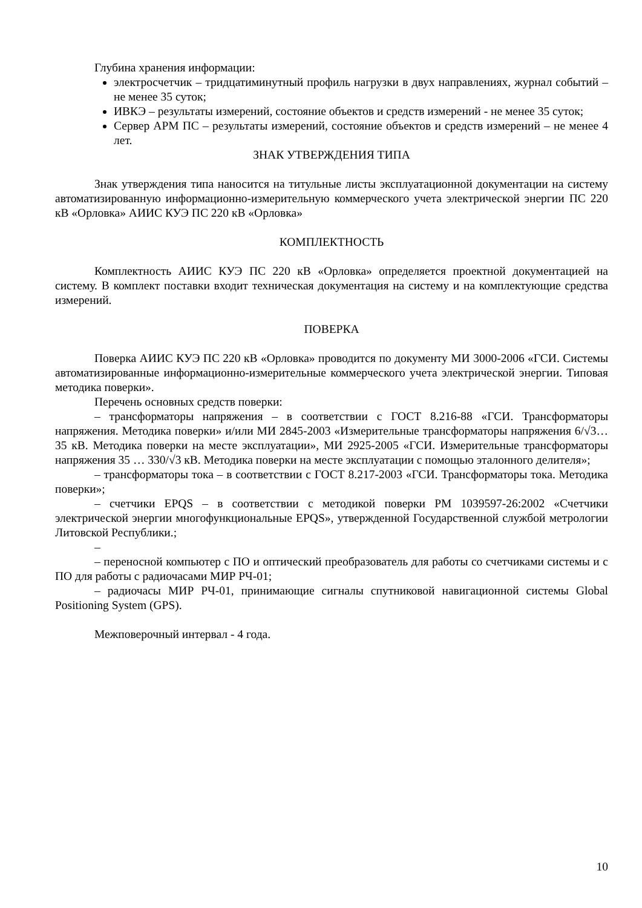Глубина хранения информации:
электросчетчик – тридцатиминутный профиль нагрузки в двух направлениях, журнал событий – не менее 35 суток;
ИВКЭ – результаты измерений, состояние объектов и средств измерений - не менее 35 суток;
Сервер АРМ ПС – результаты измерений, состояние объектов и средств измерений – не менее 4 лет.
ЗНАК УТВЕРЖДЕНИЯ ТИПА
Знак утверждения типа наносится на титульные листы эксплуатационной документации на систему автоматизированную информационно-измерительную коммерческого учета электрической энергии ПС 220 кВ «Орловка» АИИС КУЭ ПС 220 кВ «Орловка»
КОМПЛЕКТНОСТЬ
Комплектность АИИС КУЭ ПС 220 кВ «Орловка» определяется проектной документацией на систему. В комплект поставки входит техническая документация на систему и на комплектующие средства измерений.
ПОВЕРКА
Поверка АИИС КУЭ ПС 220 кВ «Орловка» проводится по документу МИ 3000-2006 «ГСИ. Системы автоматизированные информационно-измерительные коммерческого учета электрической энергии. Типовая методика поверки».
Перечень основных средств поверки:
– трансформаторы напряжения – в соответствии с ГОСТ 8.216-88 «ГСИ. Трансформаторы напряжения. Методика поверки» и/или МИ 2845-2003 «Измерительные трансформаторы напряжения 6/√3… 35 кВ. Методика поверки на месте эксплуатации», МИ 2925-2005 «ГСИ. Измерительные трансформаторы напряжения 35 … 330/√3 кВ. Методика поверки на месте эксплуатации с помощью эталонного делителя»;
– трансформаторы тока – в соответствии с ГОСТ 8.217-2003 «ГСИ. Трансформаторы тока. Методика поверки»;
– счетчики EPQS – в соответствии с методикой поверки РМ 1039597-26:2002 «Счетчики электрической энергии многофункциональные EPQS», утвержденной Государственной службой метрологии Литовской Республики.;
–
– переносной компьютер с ПО и оптический преобразователь для работы со счетчиками системы и с ПО для работы с радиочасами МИР РЧ-01;
– радиочасы МИР РЧ-01, принимающие сигналы спутниковой навигационной системы Global Positioning System (GPS).
Межповерочный интервал - 4 года.
10